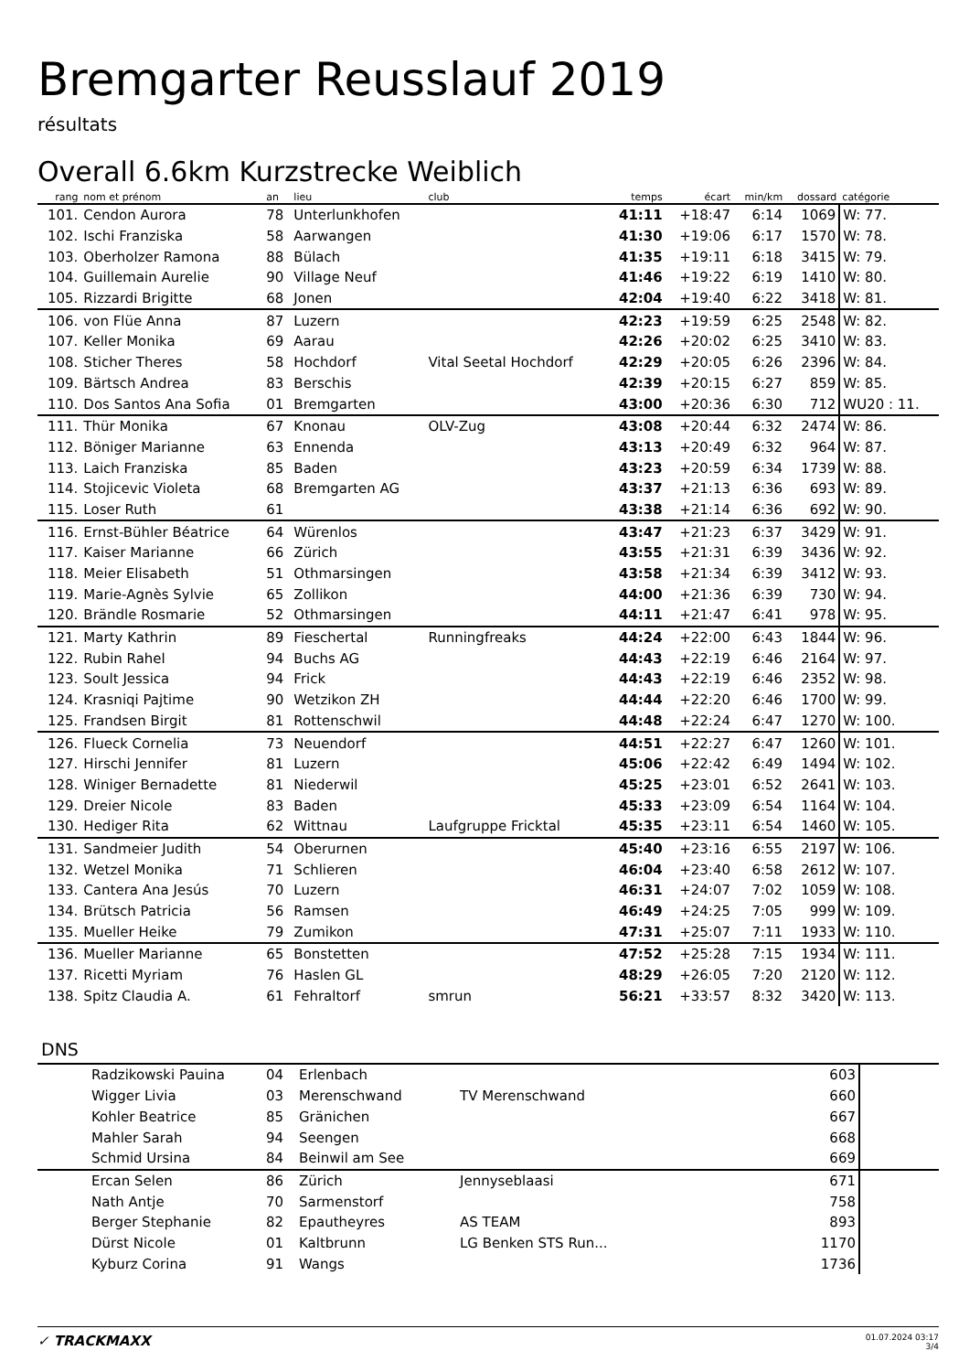Bremgarter Reusslauf 2019
résultats
Overall 6.6km Kurzstrecke Weiblich
| rang | nom et prénom | an | lieu | club | temps | écart | min/km | dossard | catégorie |
| --- | --- | --- | --- | --- | --- | --- | --- | --- | --- |
| 101. | Cendon Aurora | 78 | Unterlunkhofen | | 41:11 | +18:47 | 6:14 | 1069 | W: 77. |
| 102. | Ischi Franziska | 58 | Aarwangen | | 41:30 | +19:06 | 6:17 | 1570 | W: 78. |
| 103. | Oberholzer Ramona | 88 | Bülach | | 41:35 | +19:11 | 6:18 | 3415 | W: 79. |
| 104. | Guillemain Aurelie | 90 | Village Neuf | | 41:46 | +19:22 | 6:19 | 1410 | W: 80. |
| 105. | Rizzardi Brigitte | 68 | Jonen | | 42:04 | +19:40 | 6:22 | 3418 | W: 81. |
| 106. | von Flüe Anna | 87 | Luzern | | 42:23 | +19:59 | 6:25 | 2548 | W: 82. |
| 107. | Keller Monika | 69 | Aarau | | 42:26 | +20:02 | 6:25 | 3410 | W: 83. |
| 108. | Sticher Theres | 58 | Hochdorf | Vital Seetal Hochdorf | 42:29 | +20:05 | 6:26 | 2396 | W: 84. |
| 109. | Bärtsch Andrea | 83 | Berschis | | 42:39 | +20:15 | 6:27 | 859 | W: 85. |
| 110. | Dos Santos Ana Sofia | 01 | Bremgarten | | 43:00 | +20:36 | 6:30 | 712 | WU20 : 11. |
| 111. | Thür Monika | 67 | Knonau | OLV-Zug | 43:08 | +20:44 | 6:32 | 2474 | W: 86. |
| 112. | Böniger Marianne | 63 | Ennenda | | 43:13 | +20:49 | 6:32 | 964 | W: 87. |
| 113. | Laich Franziska | 85 | Baden | | 43:23 | +20:59 | 6:34 | 1739 | W: 88. |
| 114. | Stojicevic Violeta | 68 | Bremgarten AG | | 43:37 | +21:13 | 6:36 | 693 | W: 89. |
| 115. | Loser Ruth | 61 | | | 43:38 | +21:14 | 6:36 | 692 | W: 90. |
| 116. | Ernst-Bühler Béatrice | 64 | Würenlos | | 43:47 | +21:23 | 6:37 | 3429 | W: 91. |
| 117. | Kaiser Marianne | 66 | Zürich | | 43:55 | +21:31 | 6:39 | 3436 | W: 92. |
| 118. | Meier Elisabeth | 51 | Othmarsingen | | 43:58 | +21:34 | 6:39 | 3412 | W: 93. |
| 119. | Marie-Agnès Sylvie | 65 | Zollikon | | 44:00 | +21:36 | 6:39 | 730 | W: 94. |
| 120. | Brändle Rosmarie | 52 | Othmarsingen | | 44:11 | +21:47 | 6:41 | 978 | W: 95. |
| 121. | Marty Kathrin | 89 | Fieschertal | Runningfreaks | 44:24 | +22:00 | 6:43 | 1844 | W: 96. |
| 122. | Rubin Rahel | 94 | Buchs AG | | 44:43 | +22:19 | 6:46 | 2164 | W: 97. |
| 123. | Soult Jessica | 94 | Frick | | 44:43 | +22:19 | 6:46 | 2352 | W: 98. |
| 124. | Krasniqi Pajtime | 90 | Wetzikon ZH | | 44:44 | +22:20 | 6:46 | 1700 | W: 99. |
| 125. | Frandsen Birgit | 81 | Rottenschwil | | 44:48 | +22:24 | 6:47 | 1270 | W: 100. |
| 126. | Flueck Cornelia | 73 | Neuendorf | | 44:51 | +22:27 | 6:47 | 1260 | W: 101. |
| 127. | Hirschi Jennifer | 81 | Luzern | | 45:06 | +22:42 | 6:49 | 1494 | W: 102. |
| 128. | Winiger Bernadette | 81 | Niederwil | | 45:25 | +23:01 | 6:52 | 2641 | W: 103. |
| 129. | Dreier Nicole | 83 | Baden | | 45:33 | +23:09 | 6:54 | 1164 | W: 104. |
| 130. | Hediger Rita | 62 | Wittnau | Laufgruppe Fricktal | 45:35 | +23:11 | 6:54 | 1460 | W: 105. |
| 131. | Sandmeier Judith | 54 | Oberurnen | | 45:40 | +23:16 | 6:55 | 2197 | W: 106. |
| 132. | Wetzel Monika | 71 | Schlieren | | 46:04 | +23:40 | 6:58 | 2612 | W: 107. |
| 133. | Cantera Ana Jesús | 70 | Luzern | | 46:31 | +24:07 | 7:02 | 1059 | W: 108. |
| 134. | Brütsch Patricia | 56 | Ramsen | | 46:49 | +24:25 | 7:05 | 999 | W: 109. |
| 135. | Mueller Heike | 79 | Zumikon | | 47:31 | +25:07 | 7:11 | 1933 | W: 110. |
| 136. | Mueller Marianne | 65 | Bonstetten | | 47:52 | +25:28 | 7:15 | 1934 | W: 111. |
| 137. | Ricetti Myriam | 76 | Haslen GL | | 48:29 | +26:05 | 7:20 | 2120 | W: 112. |
| 138. | Spitz Claudia A. | 61 | Fehraltorf | smrun | 56:21 | +33:57 | 8:32 | 3420 | W: 113. |
DNS
| | Radzikowski Pauina | 04 | Erlenbach | | 603 | |
| | Wigger Livia | 03 | Merenschwand | TV Merenschwand | 660 | |
| | Kohler Beatrice | 85 | Gränichen | | 667 | |
| | Mahler Sarah | 94 | Seengen | | 668 | |
| | Schmid Ursina | 84 | Beinwil am See | | 669 | |
| | Ercan Selen | 86 | Zürich | Jennyseblaasi | 671 | |
| | Nath Antje | 70 | Sarmenstorf | | 758 | |
| | Berger Stephanie | 82 | Epautheyres | AS TEAM | 893 | |
| | Dürst Nicole | 01 | Kaltbrunn | LG Benken STS Run... | 1170 | |
| | Kyburz Corina | 91 | Wangs | | 1736 | |
✓ TRACKMAXX
01.07.2024 03:17
3/4